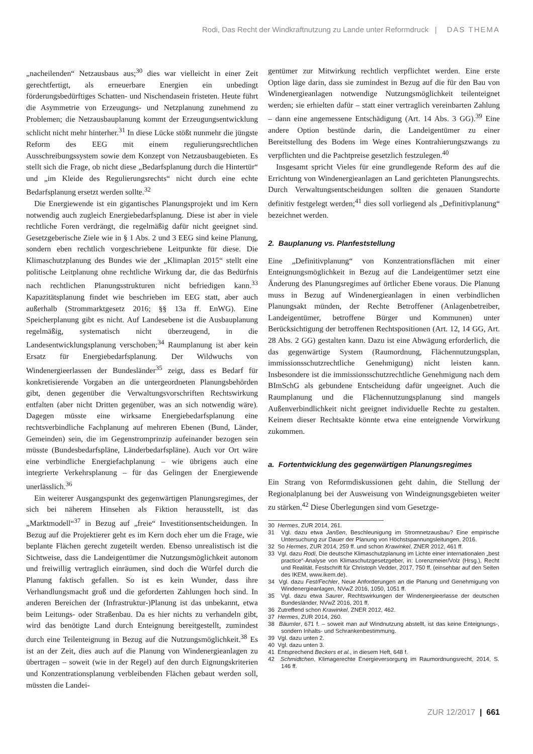Rodi, Das Recht der Windkraftnutzung zu Lande unter Reformdruck | DAS THEMA
„nacheilenden“ Netzausbaus aus;<sup>30</sup> dies war vielleicht in einer Zeit gerechtfertigt, als erneuerbare Energien ein unbedingt förderungsbedürftiges Schatten- und Nischendasein fristeten. Heute führt die Asymmetrie von Erzeugungs- und Netzplanung zunehmend zu Problemen; die Netzausbauplanung kommt der Erzeugungsentwicklung schlicht nicht mehr hinterher.<sup>31</sup> In diese Lücke stößt nunmehr die jüngste Reform des EEG mit einem regulierungsrechtlichen Ausschreibungssystem sowie dem Konzept von Netzausbaugebieten. Es stellt sich die Frage, ob nicht diese „Bedarfsplanung durch die Hintertür“ und „im Kleide des Regulierungsrechts“ nicht durch eine echte Bedarfsplanung ersetzt werden sollte.<sup>32</sup>
Die Energiewende ist ein gigantisches Planungsprojekt und im Kern notwendig auch zugleich Energiebedarfsplanung. Diese ist aber in viele rechtliche Foren verdrängt, die regelmäßig dafür nicht geeignet sind. Gesetzgeberische Ziele wie in § 1 Abs. 2 und 3 EEG sind keine Planung, sondern eben rechtlich vorgeschriebene Leitpunkte für diese. Die Klimaschutzplanung des Bundes wie der „Klimaplan 2015“ stellt eine politische Leitplanung ohne rechtliche Wirkung dar, die das Bedürfnis nach rechtlichen Planungsstrukturen nicht befriedigen kann.<sup>33</sup> Kapazitätsplanung findet wie beschrieben im EEG statt, aber auch außerhalb (Strommarktgesetz 2016; §§ 13a ff. EnWG). Eine Speicherplanung gibt es nicht. Auf Landesebene ist die Ausbauplanung regelmäßig, systematisch nicht überzeugend, in die Landesentwicklungsplanung verschoben;<sup>34</sup> Raumplanung ist aber kein Ersatz für Energiebedarfsplanung. Der Wildwuchs von Windenergieerlassen der Bundesländer<sup>35</sup> zeigt, dass es Bedarf für konkretisierende Vorgaben an die untergeordneten Planungsbehörden gibt, denen gegenüber die Verwaltungsvorschriften Rechtswirkung entfalten (aber nicht Dritten gegenüber, was an sich notwendig wäre). Dagegen müsste eine wirksame Energiebedarfsplanung eine rechtsverbindliche Fachplanung auf mehreren Ebenen (Bund, Länder, Gemeinden) sein, die im Gegenstromprinzip aufeinander bezogen sein müsste (Bundesbedarfspläne, Länderbedarfspläne). Auch vor Ort wäre eine verbindliche Energiefachplanung – wie übrigens auch eine integrierte Verkehrsplanung – für das Gelingen der Energiewende unerlässlich.<sup>36</sup>
Ein weiterer Ausgangspunkt des gegenwärtigen Planungsregimes, der sich bei näherem Hinsehen als Fiktion herausstellt, ist das „Marktmodell“<sup>37</sup> in Bezug auf „freie“ Investitionsentscheidungen. In Bezug auf die Projektierer geht es im Kern doch eher um die Frage, wie beplante Flächen gerecht zugeteilt werden. Ebenso unrealistisch ist die Sichtweise, dass die Landeigentümer die Nutzungsmöglichkeit autonom und freiwillig vertraglich einräumen, sind doch die Würfel durch die Planung faktisch gefallen. So ist es kein Wunder, dass ihre Verhandlungsmacht groß und die geforderten Zahlungen hoch sind. In anderen Bereichen der (Infrastruktur-)Planung ist das unbekannt, etwa beim Leitungs- oder Straßenbau. Da es hier nichts zu verhandeln gibt, wird das benötigte Land durch Enteignung bereitgestellt, zumindest durch eine Teilenteignung in Bezug auf die Nutzungsmöglichkeit.<sup>38</sup> Es ist an der Zeit, dies auch auf die Planung von Windenergieanlagen zu übertragen – soweit (wie in der Regel) auf den durch Eignungskriterien und Konzentrationsplanung verbleibenden Flächen gebaut werden soll, müssten die Landei-
gentümer zur Mitwirkung rechtlich verpflichtet werden. Eine erste Option läge darin, dass sie zumindest in Bezug auf die für den Bau von Windenergieanlagen notwendige Nutzungsmöglichkeit teilenteignet werden; sie erhielten dafür – statt einer vertraglich vereinbarten Zahlung – dann eine angemessene Entschädigung (Art. 14 Abs. 3 GG).<sup>39</sup> Eine andere Option bestünde darin, die Landeigentümer zu einer Bereitstellung des Bodens im Wege eines Kontrahierungszwangs zu verpflichten und die Pachtpreise gesetzlich festzulegen.<sup>40</sup>
Insgesamt spricht Vieles für eine grundlegende Reform des auf die Errichtung von Windenergieanlagen an Land gerichteten Planungsrechts. Durch Verwaltungsentscheidungen sollten die genauen Standorte definitiv festgelegt werden;<sup>41</sup> dies soll vorliegend als „Definitivplanung“ bezeichnet werden.
2. Bauplanung vs. Planfeststellung
Eine „Definitivplanung“ von Konzentrationsflächen mit einer Enteignungsmöglichkeit in Bezug auf die Landeigentümer setzt eine Änderung des Planungsregimes auf örtlicher Ebene voraus. Die Planung muss in Bezug auf Windenergieanlagen in einen verbindlichen Planungsakt münden, der Rechte Betroffener (Anlagenbetreiber, Landeigentümer, betroffene Bürger und Kommunen) unter Berücksichtigung der betroffenen Rechtspositionen (Art. 12, 14 GG, Art. 28 Abs. 2 GG) gestalten kann. Dazu ist eine Abwägung erforderlich, die das gegenwärtige System (Raumordnung, Flächennutzungsplan, immissionsschutzrechtliche Genehmigung) nicht leisten kann. Insbesondere ist die immissionsschutzrechtliche Genehmigung nach dem BImSchG als gebundene Entscheidung dafür ungeeignet. Auch die Raumplanung und die Flächennutzungsplanung sind mangels Außenverbindlichkeit nicht geeignet individuelle Rechte zu gestalten. Keinem dieser Rechtsakte könnte etwa eine enteignende Vorwirkung zukommen.
a. Fortentwicklung des gegenwärtigen Planungsregimes
Ein Strang von Reformdiskussionen geht dahin, die Stellung der Regionalplanung bei der Ausweisung von Windeignungsgebieten weiter zu stärken.<sup>42</sup> Diese Überlegungen sind vom Gesetzge-
30 Hermes, ZUR 2014, 261.
31 Vgl. dazu etwa Janßen, Beschleunigung im Stromnetzausbau? Eine empirische Untersuchung zur Dauer der Planung von Höchstspannungsleitungen, 2016.
32 So Hermes, ZUR 2014, 259 ff. und schon Krawinkel, ZNER 2012, 461 ff.
33 Vgl. dazu Rodi, Die deutsche Klimaschutzplanung im Lichte einer internationalen „best practice“-Analyse von Klimaschutzgesetzgeber, in: Lorenzmeier/Volz (Hrsg.), Recht und Realität, Festschrift für Christoph Vedder, 2017, 750 ff. (einsehbar auf den Seiten des IKEM, www.ikem.de).
34 Vgl. dazu Fest/Fechler, Neue Anforderungen an die Planung und Genehmigung von Windenergieanlagen, NVwZ 2016, 1050, 1051 ff.
35 Vgl. dazu etwa Saurer, Rechtswirkungen der Windenergieerlasse der deutschen Bundesländer, NVwZ 2016, 201 ff.
36 Zutreffend schon Krawinkel, ZNER 2012, 462.
37 Hermes, ZUR 2014, 260.
38 Bäumler, 671 f. – soweit man auf Windnutzung abstellt, ist das keine Enteignungs-, sondern Inhalts- und Schrankenbestimmung.
39 Vgl. dazu unten 2.
40 Vgl. dazu unten 3.
41 Entsprechend Beckers et al., in diesem Heft, 648 f.
42 Schmidtchen, Klimagerechte Energieversorgung im Raumordnungsrecht, 2014, S. 146 ff.
ZUR 12/2017 | 661